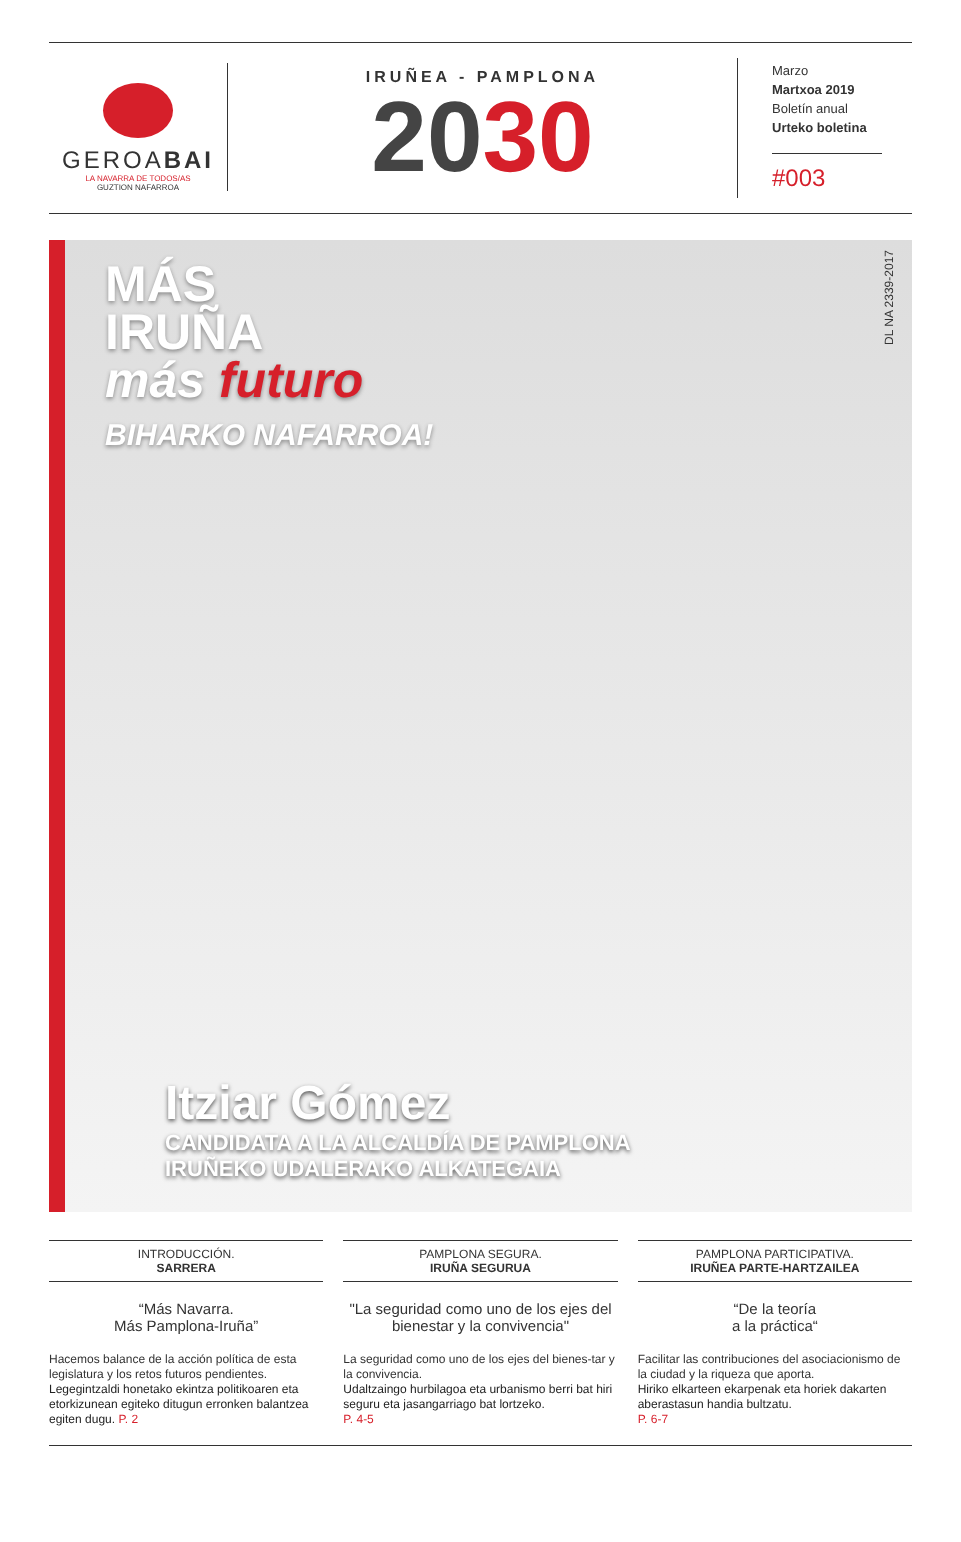GEROABAI
LA NAVARRA DE TODOS/AS
GUZTION NAFARROA
IRUÑEA - PAMPLONA
2030
Marzo
Martxoa 2019
Boletín anual
Urteko boletina
#003
DL NA 2339-2017
MÁS
IRUÑA
más futuro
BIHARKO NAFARROA!
Itziar Gómez
CANDIDATA A LA ALCALDÍA DE PAMPLONA
IRUÑEKO UDALERAKO ALKATEGAIA
INTRODUCCIÓN.
SARRERA
“Más Navarra.
Más Pamplona-Iruña”
Hacemos balance de la acción política de esta legislatura y los retos futuros pendientes.
Legegintzaldi honetako ekintza politikoaren eta etorkizunean egiteko ditugun erronken balantzea egiten dugu. P. 2
PAMPLONA SEGURA.
IRUÑA SEGURUA
"La seguridad como uno de los ejes del bienestar y la convivencia"
La seguridad como uno de los ejes del bienes-tar y la convivencia.
Udaltzaingo hurbilagoa eta urbanismo berri bat hiri seguru eta jasangarriago bat lortzeko.
P. 4-5
PAMPLONA PARTICIPATIVA.
IRUÑEA PARTE-HARTZAILEA
“De la teoría
a la práctica“
Facilitar las contribuciones del asociacionismo de la ciudad y la riqueza que aporta.
Hiriko elkarteen ekarpenak eta horiek dakarten aberastasun handia bultzatu.
P. 6-7